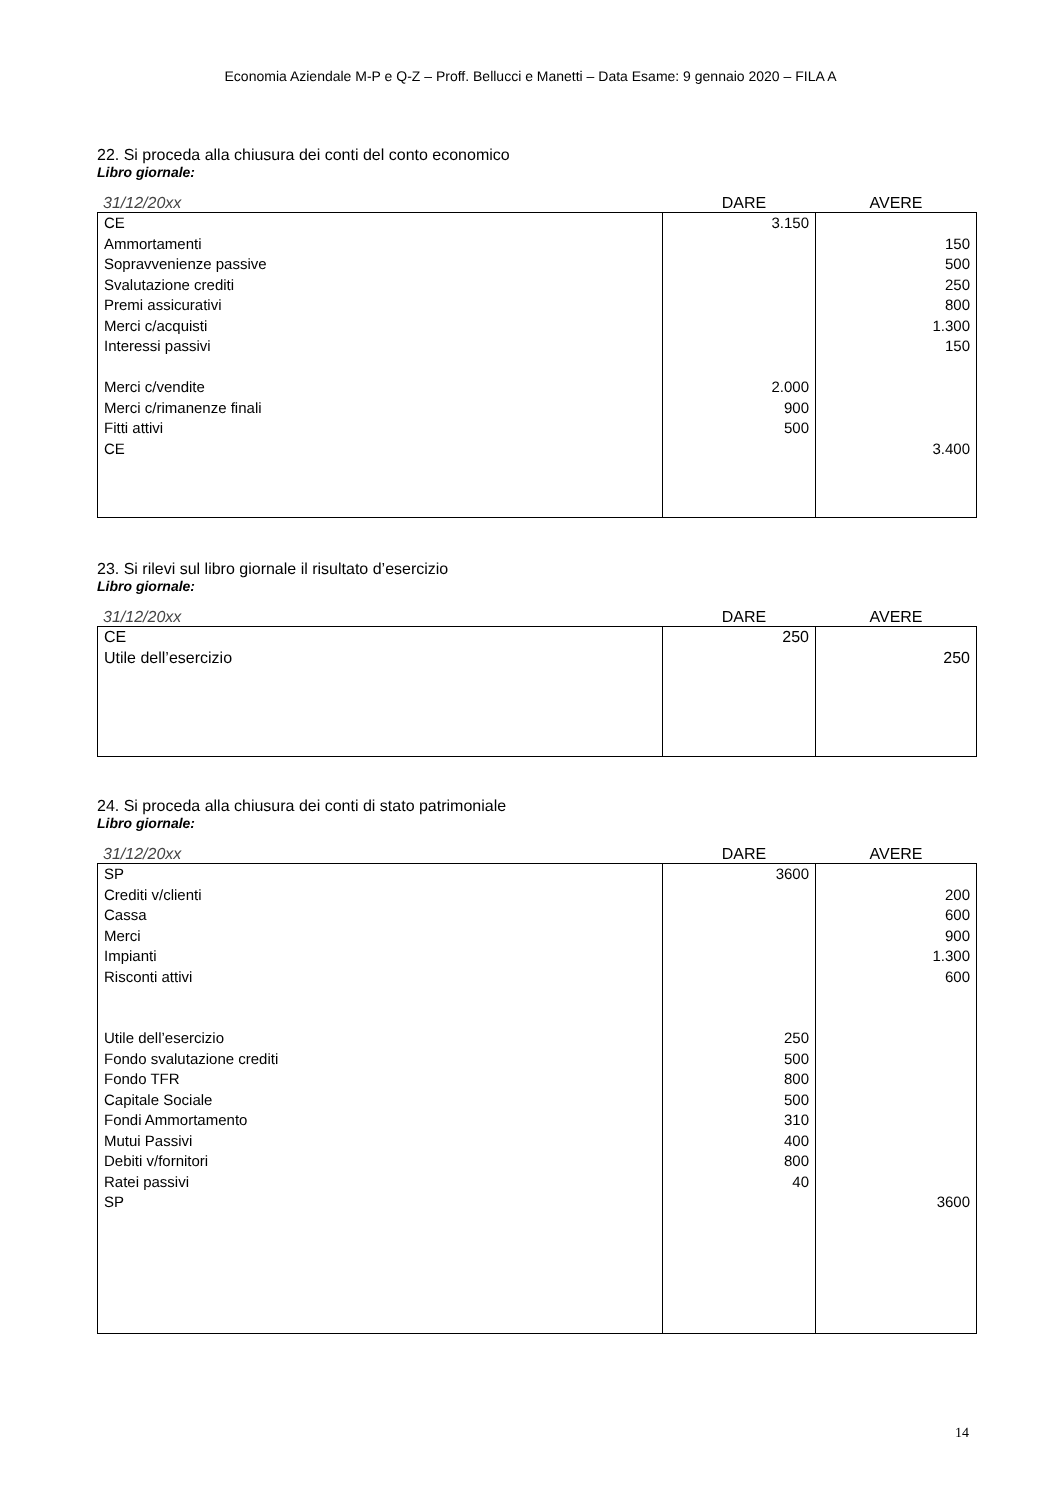Economia Aziendale M-P e Q-Z – Proff. Bellucci e Manetti – Data Esame: 9 gennaio 2020 – FILA A
22. Si proceda alla chiusura dei conti del conto economico
Libro giornale:
31/12/20xx DARE AVERE
| CE | 3.150 | |
| Ammortamenti | | 150 |
| Sopravvenienze passive | | 500 |
| Svalutazione crediti | | 250 |
| Premi assicurativi | | 800 |
| Merci c/acquisti | | 1.300 |
| Interessi passivi | | 150 |
| Merci c/vendite | 2.000 | |
| Merci c/rimanenze finali | 900 | |
| Fitti attivi | 500 | |
| CE | | 3.400 |
23. Si rilevi sul libro giornale il risultato d’esercizio
Libro giornale:
31/12/20xx DARE AVERE
| CE | 250 | |
| Utile dell’esercizio | | 250 |
24. Si proceda alla chiusura dei conti di stato patrimoniale
Libro giornale:
31/12/20xx DARE AVERE
| SP | 3600 | |
| Crediti v/clienti | | 200 |
| Cassa | | 600 |
| Merci | | 900 |
| Impianti | | 1.300 |
| Risconti attivi | | 600 |
| Utile dell’esercizio | 250 | |
| Fondo svalutazione crediti | 500 | |
| Fondo TFR | 800 | |
| Capitale Sociale | 500 | |
| Fondi Ammortamento | 310 | |
| Mutui Passivi | 400 | |
| Debiti v/fornitori | 800 | |
| Ratei passivi | 40 | |
| SP | | 3600 |
14